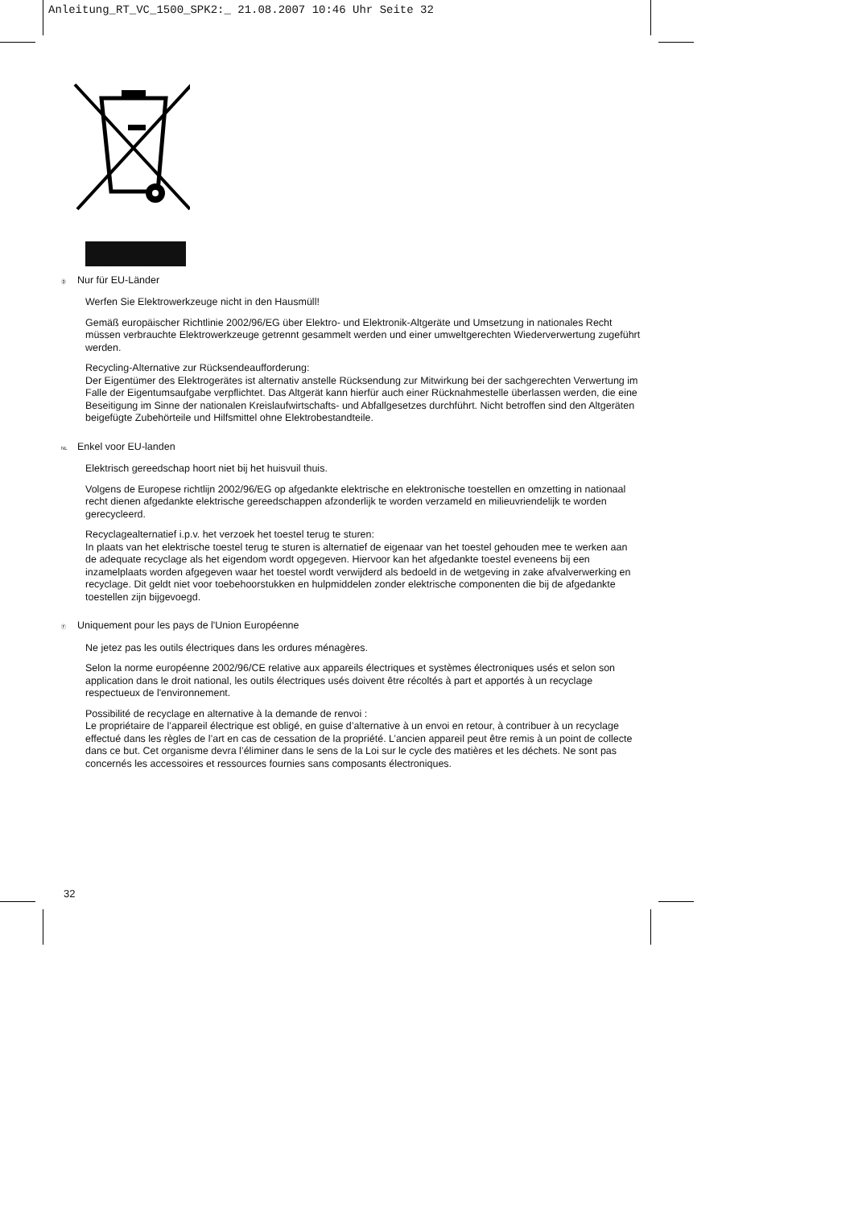Anleitung_RT_VC_1500_SPK2:_ 21.08.2007 10:46 Uhr Seite 32
Ⓓ Nur für EU-Länder
Werfen Sie Elektrowerkzeuge nicht in den Hausmüll!
Gemäß europäischer Richtlinie 2002/96/EG über Elektro- und Elektronik-Altgeräte und Umsetzung in nationales Recht müssen verbrauchte Elektrowerkzeuge getrennt gesammelt werden und einer umweltgerechten Wiederverwertung zugeführt werden.
Recycling-Alternative zur Rücksendeaufforderung:
Der Eigentümer des Elektrogerätes ist alternativ anstelle Rücksendung zur Mitwirkung bei der sachgerechten Verwertung im Falle der Eigentumsaufgabe verpflichtet. Das Altgerät kann hierfür auch einer Rücknahmestelle überlassen werden, die eine Beseitigung im Sinne der nationalen Kreislaufwirtschafts- und Abfallgesetzes durchführt. Nicht betroffen sind den Altgeräten beigefügte Zubehörteile und Hilfsmittel ohne Elektrobestandteile.
NL Enkel voor EU-landen
Elektrisch gereedschap hoort niet bij het huisvuil thuis.
Volgens de Europese richtlijn 2002/96/EG op afgedankte elektrische en elektronische toestellen en omzetting in nationaal recht dienen afgedankte elektrische gereedschappen afzonderlijk te worden verzameld en milieuvriendelijk te worden gerecycleerd.
Recyclagealternatief i.p.v. het verzoek het toestel terug te sturen:
In plaats van het elektrische toestel terug te sturen is alternatief de eigenaar van het toestel gehouden mee te werken aan de adequate recyclage als het eigendom wordt opgegeven. Hiervoor kan het afgedankte toestel eveneens bij een inzamelplaats worden afgegeven waar het toestel wordt verwijderd als bedoeld in de wetgeving in zake afvalverwerking en recyclage. Dit geldt niet voor toebehoorstukken en hulpmiddelen zonder elektrische componenten die bij de afgedankte toestellen zijn bijgevoegd.
Ⓕ Uniquement pour les pays de l'Union Européenne
Ne jetez pas les outils électriques dans les ordures ménagères.
Selon la norme européenne 2002/96/CE relative aux appareils électriques et systèmes électroniques usés et selon son application dans le droit national, les outils électriques usés doivent être récoltés à part et apportés à un recyclage respectueux de l'environnement.
Possibilité de recyclage en alternative à la demande de renvoi :
Le propriétaire de l’appareil électrique est obligé, en guise d’alternative à un envoi en retour, à contribuer à un recyclage effectué dans les règles de l’art en cas de cessation de la propriété. L’ancien appareil peut être remis à un point de collecte dans ce but. Cet organisme devra l’éliminer dans le sens de la Loi sur le cycle des matières et les déchets. Ne sont pas concernés les accessoires et ressources fournies sans composants électroniques.
32